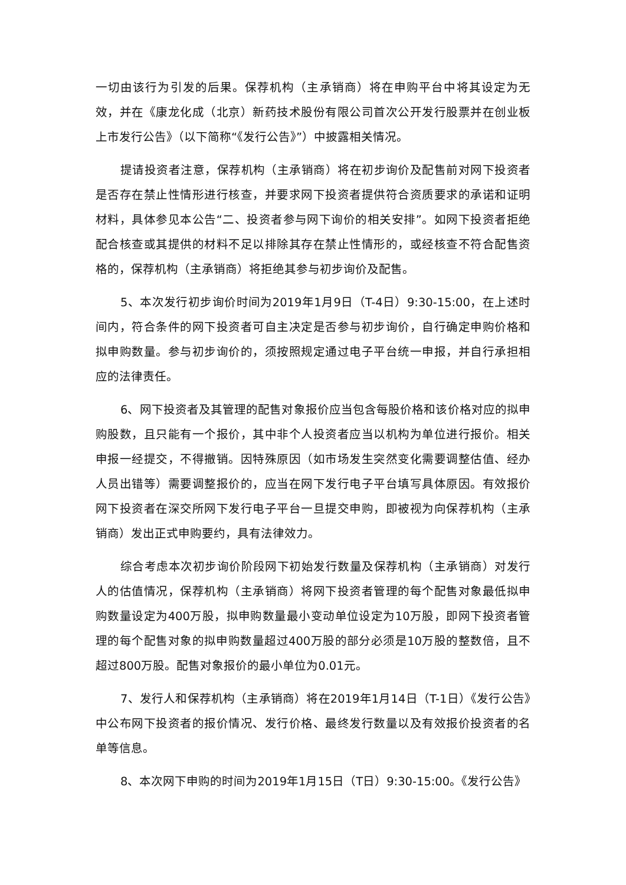一切由该行为引发的后果。保荐机构（主承销商）将在申购平台中将其设定为无效，并在《康龙化成（北京）新药技术股份有限公司首次公开发行股票并在创业板上市发行公告》（以下简称“《发行公告》”）中披露相关情况。
提请投资者注意，保荐机构（主承销商）将在初步询价及配售前对网下投资者是否存在禁止性情形进行核查，并要求网下投资者提供符合资质要求的承诺和证明材料，具体参见本公告“二、投资者参与网下询价的相关安排”。如网下投资者拒绝配合核查或其提供的材料不足以排除其存在禁止性情形的，或经核查不符合配售资格的，保荐机构（主承销商）将拒绝其参与初步询价及配售。
5、本次发行初步询价时间为2019年1月9日（T-4日）9:30-15:00，在上述时间内，符合条件的网下投资者可自主决定是否参与初步询价，自行确定申购价格和拟申购数量。参与初步询价的，须按照规定通过电子平台统一申报，并自行承担相应的法律责任。
6、网下投资者及其管理的配售对象报价应当包含每股价格和该价格对应的拟申购股数，且只能有一个报价，其中非个人投资者应当以机构为单位进行报价。相关申报一经提交，不得撤销。因特殊原因（如市场发生突然变化需要调整估值、经办人员出错等）需要调整报价的，应当在网下发行电子平台填写具体原因。有效报价网下投资者在深交所网下发行电子平台一旦提交申购，即被视为向保荐机构（主承销商）发出正式申购要约，具有法律效力。
综合考虑本次初步询价阶段网下初始发行数量及保荐机构（主承销商）对发行人的估值情况，保荐机构（主承销商）将网下投资者管理的每个配售对象最低拟申购数量设定为400万股，拟申购数量最小变动单位设定为10万股，即网下投资者管理的每个配售对象的拟申购数量超过400万股的部分必须是10万股的整数倍，且不超过800万股。配售对象报价的最小单位为0.01元。
7、发行人和保荐机构（主承销商）将在2019年1月14日（T-1日）《发行公告》中公布网下投资者的报价情况、发行价格、最终发行数量以及有效报价投资者的名单等信息。
8、本次网下申购的时间为2019年1月15日（T日）9:30-15:00。《发行公告》